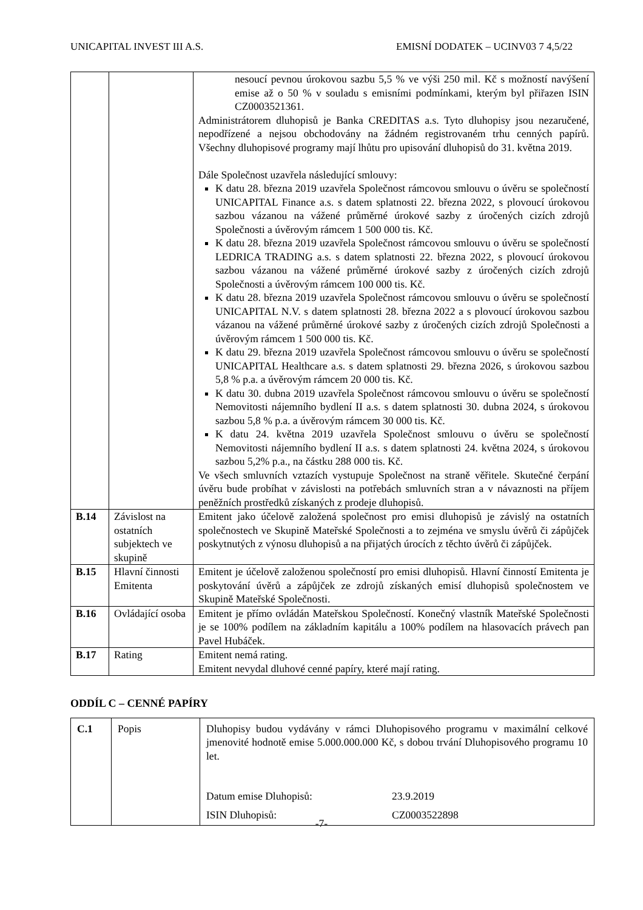UNICAPITAL INVEST III A.S. EMISNÍ DODATEK – UCINV03 7 4,5/22
| | | nesoucí pevnou úrokovou sazbu 5,5 % ve výši 250 mil. Kč s možností navýšení emise až o 50 % v souladu s emisními podmínkami, kterým byl přiřazen ISIN CZ0003521361. Administrátorem dluhopisů je Banka CREDITAS a.s. Tyto dluhopisy jsou nezaručené, nepodřízené a nejsou obchodovány na žádném registrovaném trhu cenných papírů. Všechny dluhopisové programy mají lhůtu pro upisování dluhopisů do 31. května 2019. Dále Společnost uzavřela následující smlouvy: K datu 28. března 2019 uzavřela Společnost rámcovou smlouvu o úvěru se společností UNICAPITAL Finance a.s. s datem splatnosti 22. března 2022, s plovoucí úrokovou sazbou vázanou na vážené průměrné úrokové sazby z úročených cizích zdrojů Společnosti a úvěrovým rámcem 1 500 000 tis. Kč. K datu 28. března 2019 uzavřela Společnost rámcovou smlouvu o úvěru se společností LEDRICA TRADING a.s. s datem splatnosti 22. března 2022, s plovoucí úrokovou sazbou vázanou na vážené průměrné úrokové sazby z úročených cizích zdrojů Společnosti a úvěrovým rámcem 100 000 tis. Kč. K datu 28. března 2019 uzavřela Společnost rámcovou smlouvu o úvěru se společností UNICAPITAL N.V. s datem splatnosti 28. března 2022 a s plovoucí úrokovou sazbou vázanou na vážené průměrné úrokové sazby z úročených cizích zdrojů Společnosti a úvěrovým rámcem 1 500 000 tis. Kč. K datu 29. března 2019 uzavřela Společnost rámcovou smlouvu o úvěru se společností UNICAPITAL Healthcare a.s. s datem splatnosti 29. března 2026, s úrokovou sazbou 5,8 % p.a. a úvěrovým rámcem 20 000 tis. Kč. K datu 30. dubna 2019 uzavřela Společnost rámcovou smlouvu o úvěru se společností Nemovitosti nájemního bydlení II a.s. s datem splatnosti 30. dubna 2024, s úrokovou sazbou 5,8 % p.a. a úvěrovým rámcem 30 000 tis. Kč. K datu 24. května 2019 uzavřela Společnost smlouvu o úvěru se společností Nemovitosti nájemního bydlení II a.s. s datem splatnosti 24. května 2024, s úrokovou sazbou 5,2% p.a., na částku 288 000 tis. Kč. Ve všech smluvních vztazích vystupuje Společnost na straně věřitele. Skutečné čerpání úvěru bude probíhat v závislosti na potřebách smluvních stran a v návaznosti na příjem peněžních prostředků získaných z prodeje dluhopisů. |
| B.14 | Závislost na ostatních subjektech ve skupině | Emitent jako účelově založená společnost pro emisi dluhopisů je závislý na ostatních společnostech ve Skupině Mateřské Společnosti a to zejména ve smyslu úvěrů či zápůjček poskytnutých z výnosu dluhopisů a na přijatých úrocích z těchto úvěrů či zápůjček. |
| B.15 | Hlavní činnosti Emitenta | Emitent je účelově založenou společností pro emisi dluhopisů. Hlavní činností Emitenta je poskytování úvěrů a zápůjček ze zdrojů získaných emisí dluhopisů společnostem ve Skupině Mateřské Společnosti. |
| B.16 | Ovládající osoba | Emitent je přímo ovládán Mateřskou Společností. Konečný vlastník Mateřské Společnosti je se 100% podílem na základním kapitálu a 100% podílem na hlasovacích právech pan Pavel Hubáček. |
| B.17 | Rating | Emitent nemá rating. Emitent nevydal dluhové cenné papíry, které mají rating. |
ODDÍL C – CENNÉ PAPÍRY
| C.1 | Popis | Dluhopisy budou vydávány v rámci Dluhopisového programu v maximální celkové jmenovité hodnotě emise 5.000.000.000 Kč, s dobou trvání Dluhopisového programu 10 let. Datum emise Dluhopisů: 23.9.2019 ISIN Dluhopisů: CZ0003522898 |
-7-